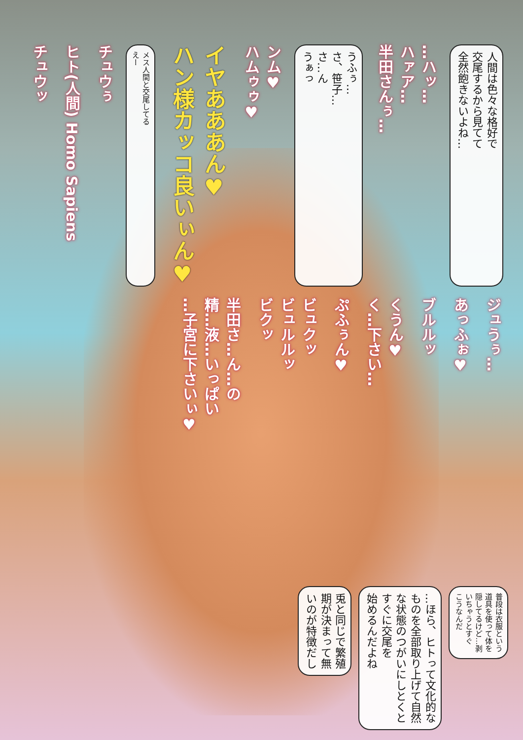人間は色々な格好で
交尾するから見てて
全然飽きないよね…
…ハッ…
ハァア…
半田さんぅ…
うふぅ…
さ、笹子…
さ…ん
うぁっ
ンム♥
ハムゥゥ♥
イヤあああん♥
ハン様カッコ良いぃん♥
メス人間と交尾してる
えー
チュウぅ
ヒト(人間) Homo Sapiens
チュウッ
ジュうぅ…
あっふぉ♥
ブルルッ
くうん♥
く…下さい…
ぷふぅん♥
ビュクッ
ビュルルッ
ビクッ
半田さ…ん…の
精…液…いっぱい
…子宮に下さいぃ♥
普段は衣服という
道具を使って体を
隠してるけど…剥
いちゃうとすぐ
こうなんだ
…ほら、ヒトって文化的な
ものを全部取り上げて自然
な状態のつがいにしとくと
すぐに交尾を
始めるんだよね
兎と同じで繁殖
期が決まって無
いのが特徴だし